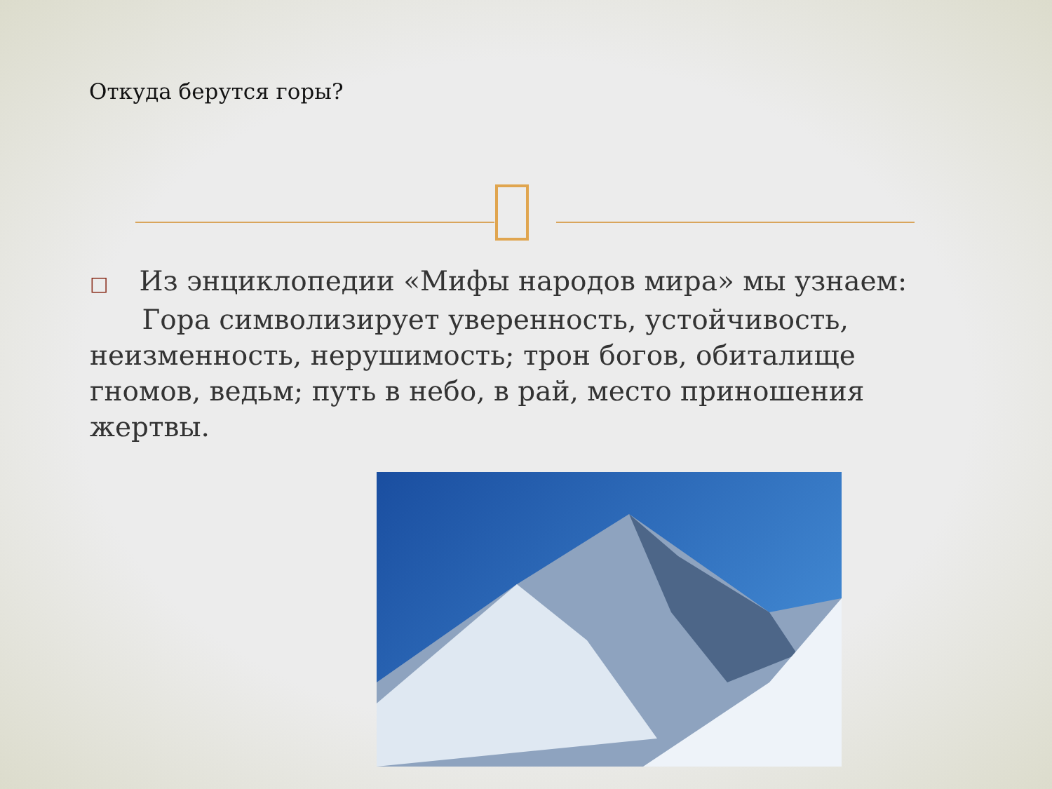Откуда берутся горы?
□ Из энциклопедии «Мифы народов мира» мы узнаем:
Гора символизирует уверенность, устойчивость, неизменность, нерушимость; трон богов, обиталище гномов, ведьм; путь в небо, в рай, место приношения жертвы.